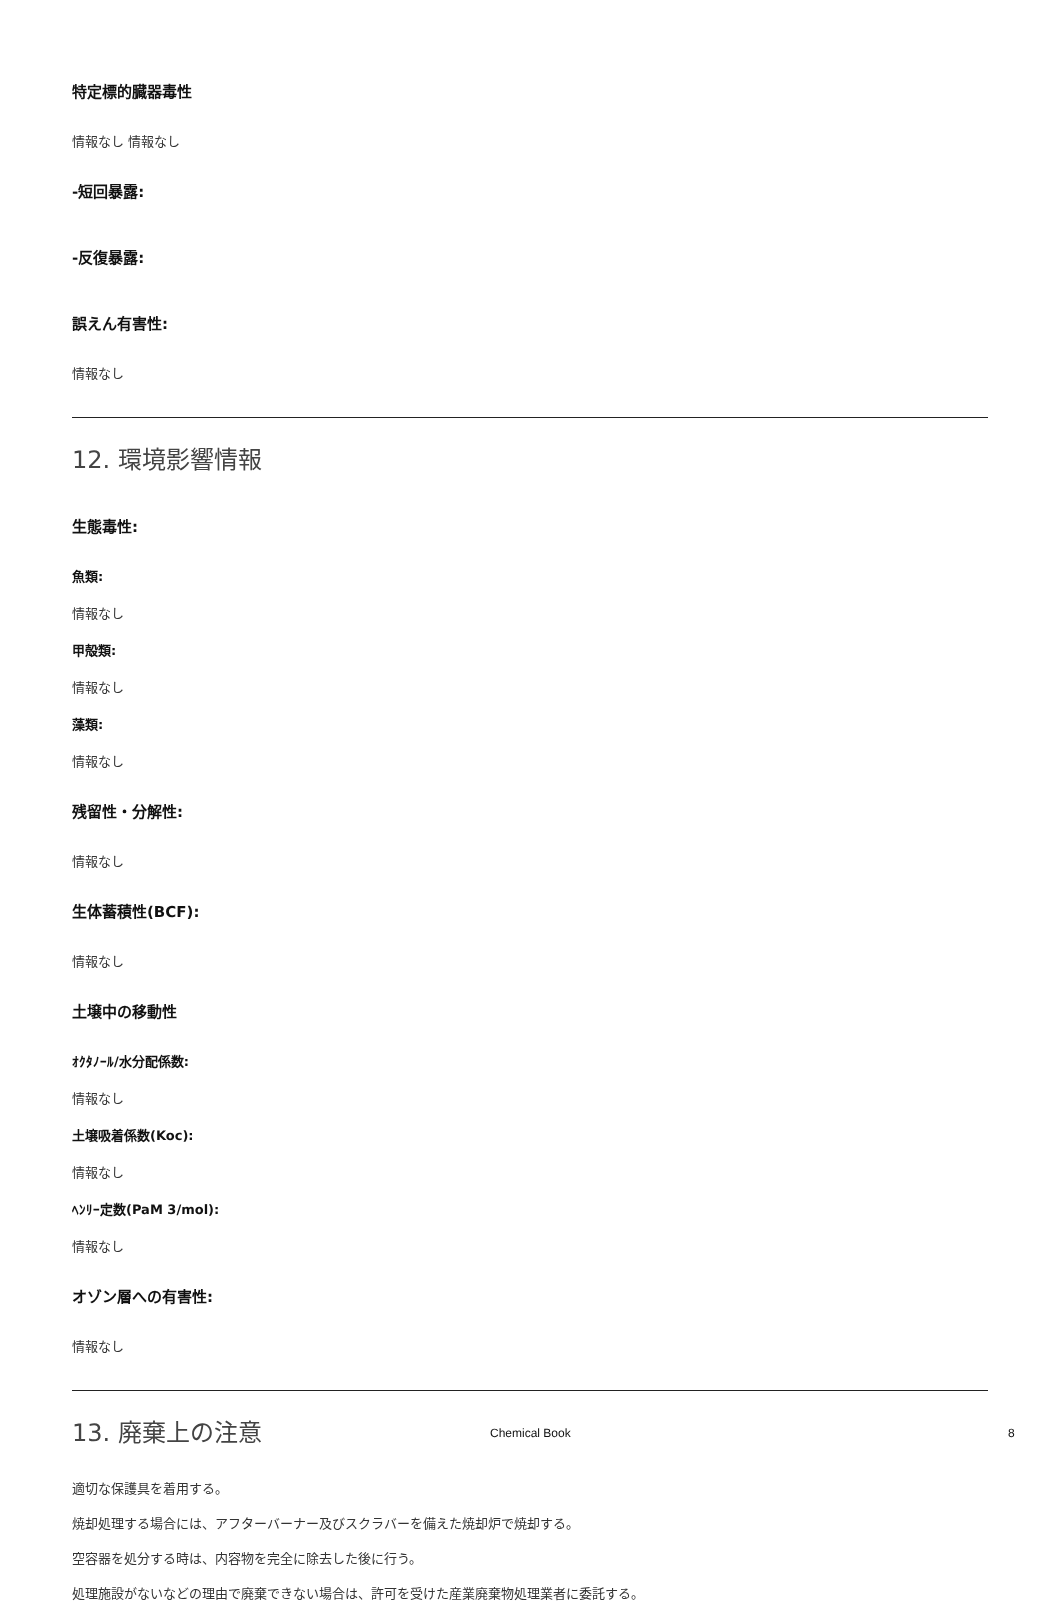特定標的臓器毒性
情報なし 情報なし
-短回暴露:
-反復暴露:
誤えん有害性:
情報なし
12. 環境影響情報
生態毒性:
魚類:
情報なし
甲殻類:
情報なし
藻類:
情報なし
残留性・分解性:
情報なし
生体蓄積性(BCF):
情報なし
土壌中の移動性
ｵｸﾀﾉｰﾙ/水分配係数:
情報なし
土壌吸着係数(Koc):
情報なし
ﾍﾝﾘｰ定数(PaM 3/mol):
情報なし
オゾン層への有害性:
情報なし
13. 廃棄上の注意
適切な保護具を着用する。
焼却処理する場合には、アフターバーナー及びスクラバーを備えた焼却炉で焼却する。
空容器を処分する時は、内容物を完全に除去した後に行う。
処理施設がないなどの理由で廃棄できない場合は、許可を受けた産業廃棄物処理業者に委託する。
Chemical Book 8